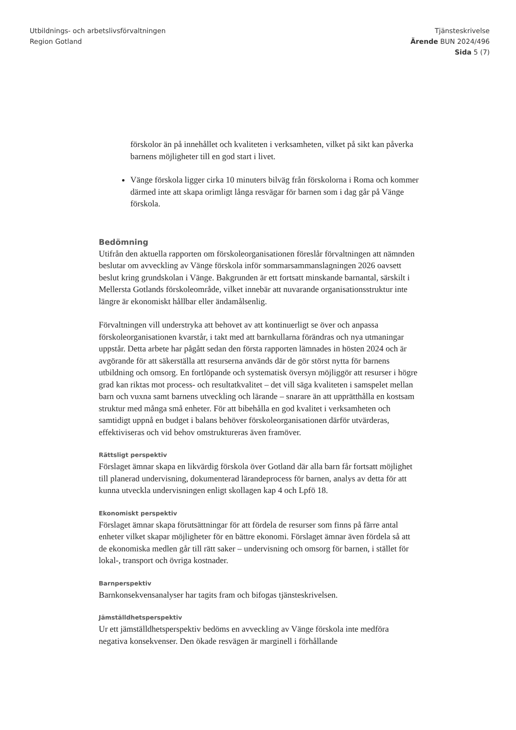Utbildnings- och arbetslivsförvaltningen
Region Gotland
Tjänsteskrivelse
Ärende BUN 2024/496
Sida 5 (7)
förskolor än på innehållet och kvaliteten i verksamheten, vilket på sikt kan påverka barnens möjligheter till en god start i livet.
Vänge förskola ligger cirka 10 minuters bilväg från förskolorna i Roma och kommer därmed inte att skapa orimligt långa resvägar för barnen som i dag går på Vänge förskola.
Bedömning
Utifrån den aktuella rapporten om förskoleorganisationen föreslår förvaltningen att nämnden beslutar om avveckling av Vänge förskola inför sommarsammanslagningen 2026 oavsett beslut kring grundskolan i Vänge. Bakgrunden är ett fortsatt minskande barnantal, särskilt i Mellersta Gotlands förskoleområde, vilket innebär att nuvarande organisationsstruktur inte längre är ekonomiskt hållbar eller ändamålsenlig.
Förvaltningen vill understryka att behovet av att kontinuerligt se över och anpassa förskoleorganisationen kvarstår, i takt med att barnkullarna förändras och nya utmaningar uppstår. Detta arbete har pågått sedan den första rapporten lämnades in hösten 2024 och är avgörande för att säkerställa att resurserna används där de gör störst nytta för barnens utbildning och omsorg. En fortlöpande och systematisk översyn möjliggör att resurser i högre grad kan riktas mot process- och resultatkvalitet – det vill säga kvaliteten i samspelet mellan barn och vuxna samt barnens utveckling och lärande – snarare än att upprätthålla en kostsam struktur med många små enheter. För att bibehålla en god kvalitet i verksamheten och samtidigt uppnå en budget i balans behöver förskoleorganisationen därför utvärderas, effektiviseras och vid behov omstruktureras även framöver.
Rättsligt perspektiv
Förslaget ämnar skapa en likvärdig förskola över Gotland där alla barn får fortsatt möjlighet till planerad undervisning, dokumenterad lärandeprocess för barnen, analys av detta för att kunna utveckla undervisningen enligt skollagen kap 4 och Lpfö 18.
Ekonomiskt perspektiv
Förslaget ämnar skapa förutsättningar för att fördela de resurser som finns på färre antal enheter vilket skapar möjligheter för en bättre ekonomi. Förslaget ämnar även fördela så att de ekonomiska medlen går till rätt saker – undervisning och omsorg för barnen, i stället för lokal-, transport och övriga kostnader.
Barnperspektiv
Barnkonsekvensanalyser har tagits fram och bifogas tjänsteskrivelsen.
Jämställdhetsperspektiv
Ur ett jämställdhetsperspektiv bedöms en avveckling av Vänge förskola inte medföra negativa konsekvenser. Den ökade resvägen är marginell i förhållande